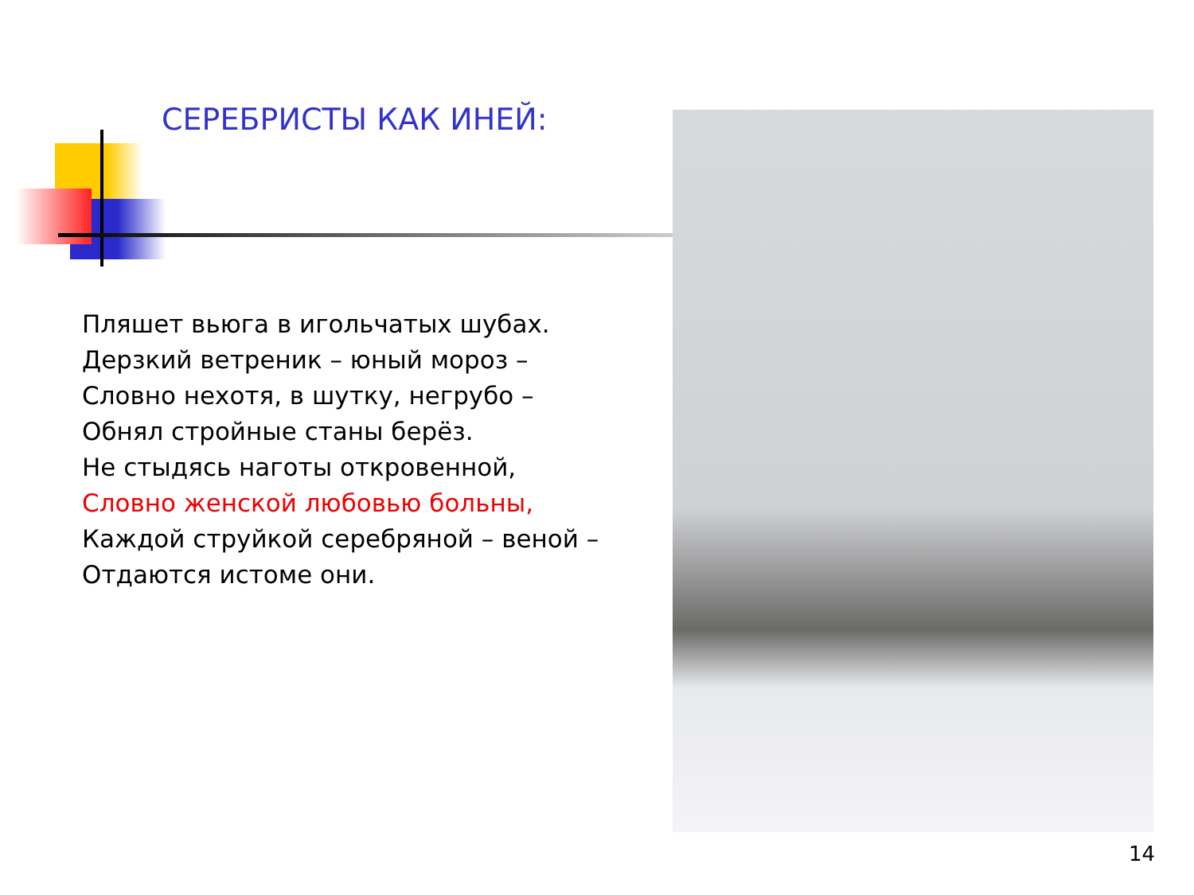СЕРЕБРИСТЫ КАК ИНЕЙ:
Пляшет вьюга в игольчатых шубах.
Дерзкий ветреник – юный мороз –
Словно нехотя, в шутку, негрубо –
Обнял стройные станы берёз.
Не стыдясь наготы откровенной,
Словно женской любовью больны,
Каждой струйкой серебряной – веной –
Отдаются истоме они.
14